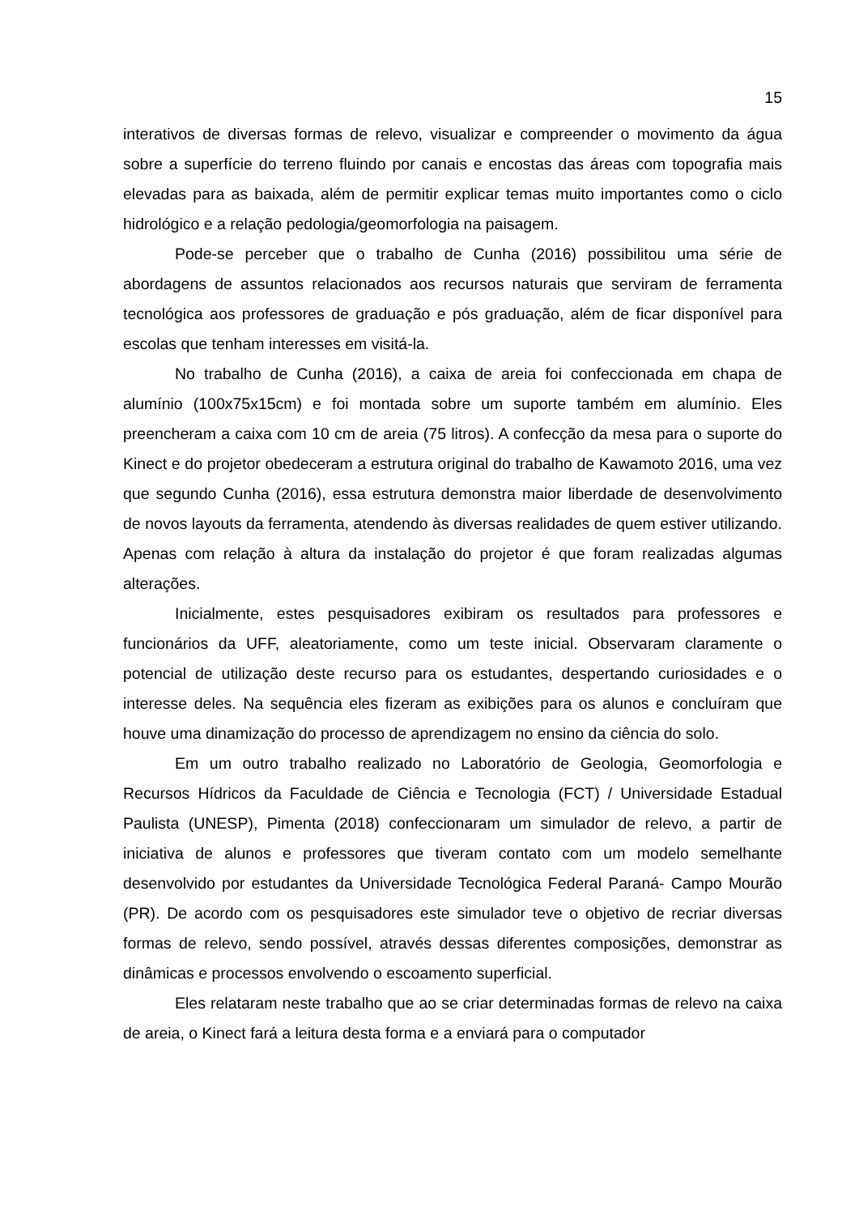15
interativos de diversas formas de relevo, visualizar e compreender o movimento da água sobre a superfície do terreno fluindo por canais e encostas das áreas com topografia mais elevadas para as baixada, além de permitir explicar temas muito importantes como o ciclo hidrológico e a relação pedologia/geomorfologia na paisagem.
Pode-se perceber que o trabalho de Cunha (2016) possibilitou uma série de abordagens de assuntos relacionados aos recursos naturais que serviram de ferramenta tecnológica aos professores de graduação e pós graduação, além de ficar disponível para escolas que tenham interesses em visitá-la.
No trabalho de Cunha (2016), a caixa de areia foi confeccionada em chapa de alumínio (100x75x15cm) e foi montada sobre um suporte também em alumínio. Eles preencheram a caixa com 10 cm de areia (75 litros). A confecção da mesa para o suporte do Kinect e do projetor obedeceram a estrutura original do trabalho de Kawamoto 2016, uma vez que segundo Cunha (2016), essa estrutura demonstra maior liberdade de desenvolvimento de novos layouts da ferramenta, atendendo às diversas realidades de quem estiver utilizando. Apenas com relação à altura da instalação do projetor é que foram realizadas algumas alterações.
Inicialmente, estes pesquisadores exibiram os resultados para professores e funcionários da UFF, aleatoriamente, como um teste inicial. Observaram claramente o potencial de utilização deste recurso para os estudantes, despertando curiosidades e o interesse deles. Na sequência eles fizeram as exibições para os alunos e concluíram que houve uma dinamização do processo de aprendizagem no ensino da ciência do solo.
Em um outro trabalho realizado no Laboratório de Geologia, Geomorfologia e Recursos Hídricos da Faculdade de Ciência e Tecnologia (FCT) / Universidade Estadual Paulista (UNESP), Pimenta (2018) confeccionaram um simulador de relevo, a partir de iniciativa de alunos e professores que tiveram contato com um modelo semelhante desenvolvido por estudantes da Universidade Tecnológica Federal Paraná- Campo Mourão (PR). De acordo com os pesquisadores este simulador teve o objetivo de recriar diversas formas de relevo, sendo possível, através dessas diferentes composições, demonstrar as dinâmicas e processos envolvendo o escoamento superficial.
Eles relataram neste trabalho que ao se criar determinadas formas de relevo na caixa de areia, o Kinect fará a leitura desta forma e a enviará para o computador